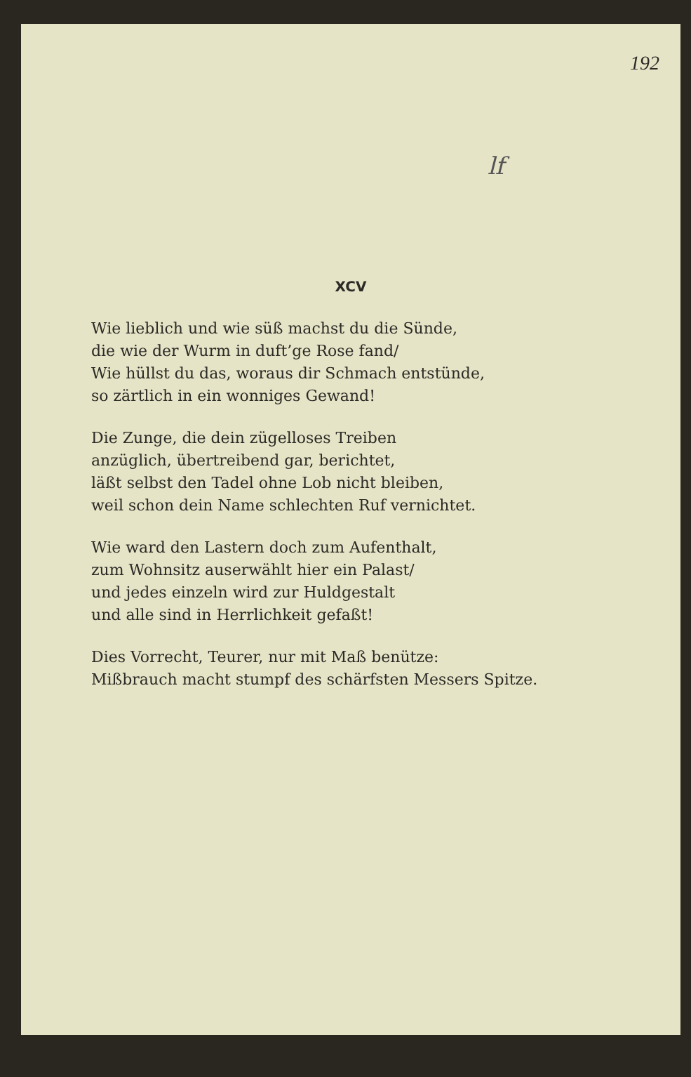192
lf
XCV
Wie lieblich und wie süß machst du die Sünde,
die wie der Wurm in duft’ge Rose fand/
Wie hüllst du das, woraus dir Schmach entstünde,
so zärtlich in ein wonniges Gewand!
Die Zunge, die dein zügelloses Treiben
anzüglich, übertreibend gar, berichtet,
läßt selbst den Tadel ohne Lob nicht bleiben,
weil schon dein Name schlechten Ruf vernichtet.
Wie ward den Lastern doch zum Aufenthalt,
zum Wohnsitz auserwählt hier ein Palast/
und jedes einzeln wird zur Huldgestalt
und alle sind in Herrlichkeit gefaßt!
Dies Vorrecht, Teurer, nur mit Maß benütze:
Mißbrauch macht stumpf des schärfsten Messers Spitze.